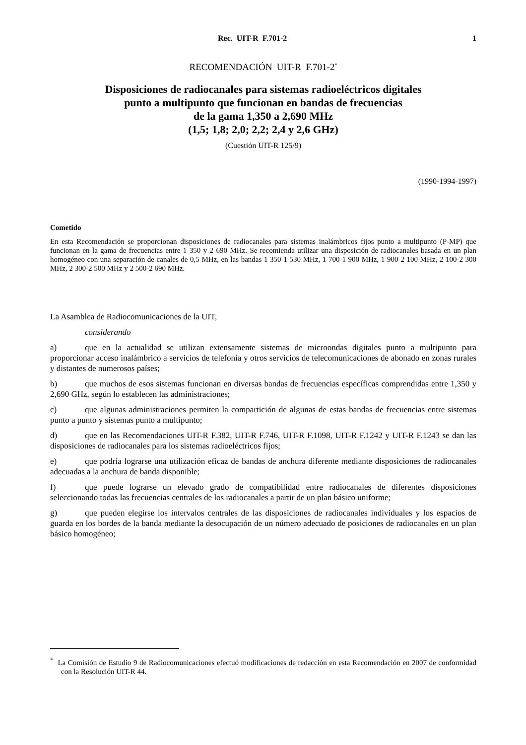Rec. UIT-R F.701-2 1
RECOMENDACIÓN UIT-R F.701-2<sup>*</sup>
Disposiciones de radiocanales para sistemas radioeléctricos digitales
punto a multipunto que funcionan en bandas de frecuencias
de la gama 1,350 a 2,690 MHz
(1,5; 1,8; 2,0; 2,2; 2,4 y 2,6 GHz)
(Cuestión UIT-R 125/9)
(1990-1994-1997)
Cometido
En esta Recomendación se proporcionan disposiciones de radiocanales para sistemas inalámbricos fijos punto a multipunto (P-MP) que funcionan en la gama de frecuencias entre 1 350 y 2 690 MHz. Se recomienda utilizar una disposición de radiocanales basada en un plan homogéneo con una separación de canales de 0,5 MHz, en las bandas 1 350-1 530 MHz, 1 700-1 900 MHz, 1 900-2 100 MHz, 2 100-2 300 MHz, 2 300-2 500 MHz y 2 500-2 690 MHz.
La Asamblea de Radiocomunicaciones de la UIT,
considerando
a) que en la actualidad se utilizan extensamente sistemas de microondas digitales punto a multipunto para proporcionar acceso inalámbrico a servicios de telefonía y otros servicios de telecomunicaciones de abonado en zonas rurales y distantes de numerosos países;
b) que muchos de esos sistemas funcionan en diversas bandas de frecuencias específicas comprendidas entre 1,350 y 2,690 GHz, según lo establecen las administraciones;
c) que algunas administraciones permiten la compartición de algunas de estas bandas de frecuencias entre sistemas punto a punto y sistemas punto a multipunto;
d) que en las Recomendaciones UIT-R F.382, UIT-R F.746, UIT-R F.1098, UIT-R F.1242 y UIT-R F.1243 se dan las disposiciones de radiocanales para los sistemas radioeléctricos fijos;
e) que podría lograrse una utilización eficaz de bandas de anchura diferente mediante disposiciones de radiocanales adecuadas a la anchura de banda disponible;
f) que puede lograrse un elevado grado de compatibilidad entre radiocanales de diferentes disposiciones seleccionando todas las frecuencias centrales de los radiocanales a partir de un plan básico uniforme;
g) que pueden elegirse los intervalos centrales de las disposiciones de radiocanales individuales y los espacios de guarda en los bordes de la banda mediante la desocupación de un número adecuado de posiciones de radiocanales en un plan básico homogéneo;
<sup>*</sup> La Comisión de Estudio 9 de Radiocomunicaciones efectuó modificaciones de redacción en esta Recomendación en 2007 de conformidad con la Resolución UIT-R 44.